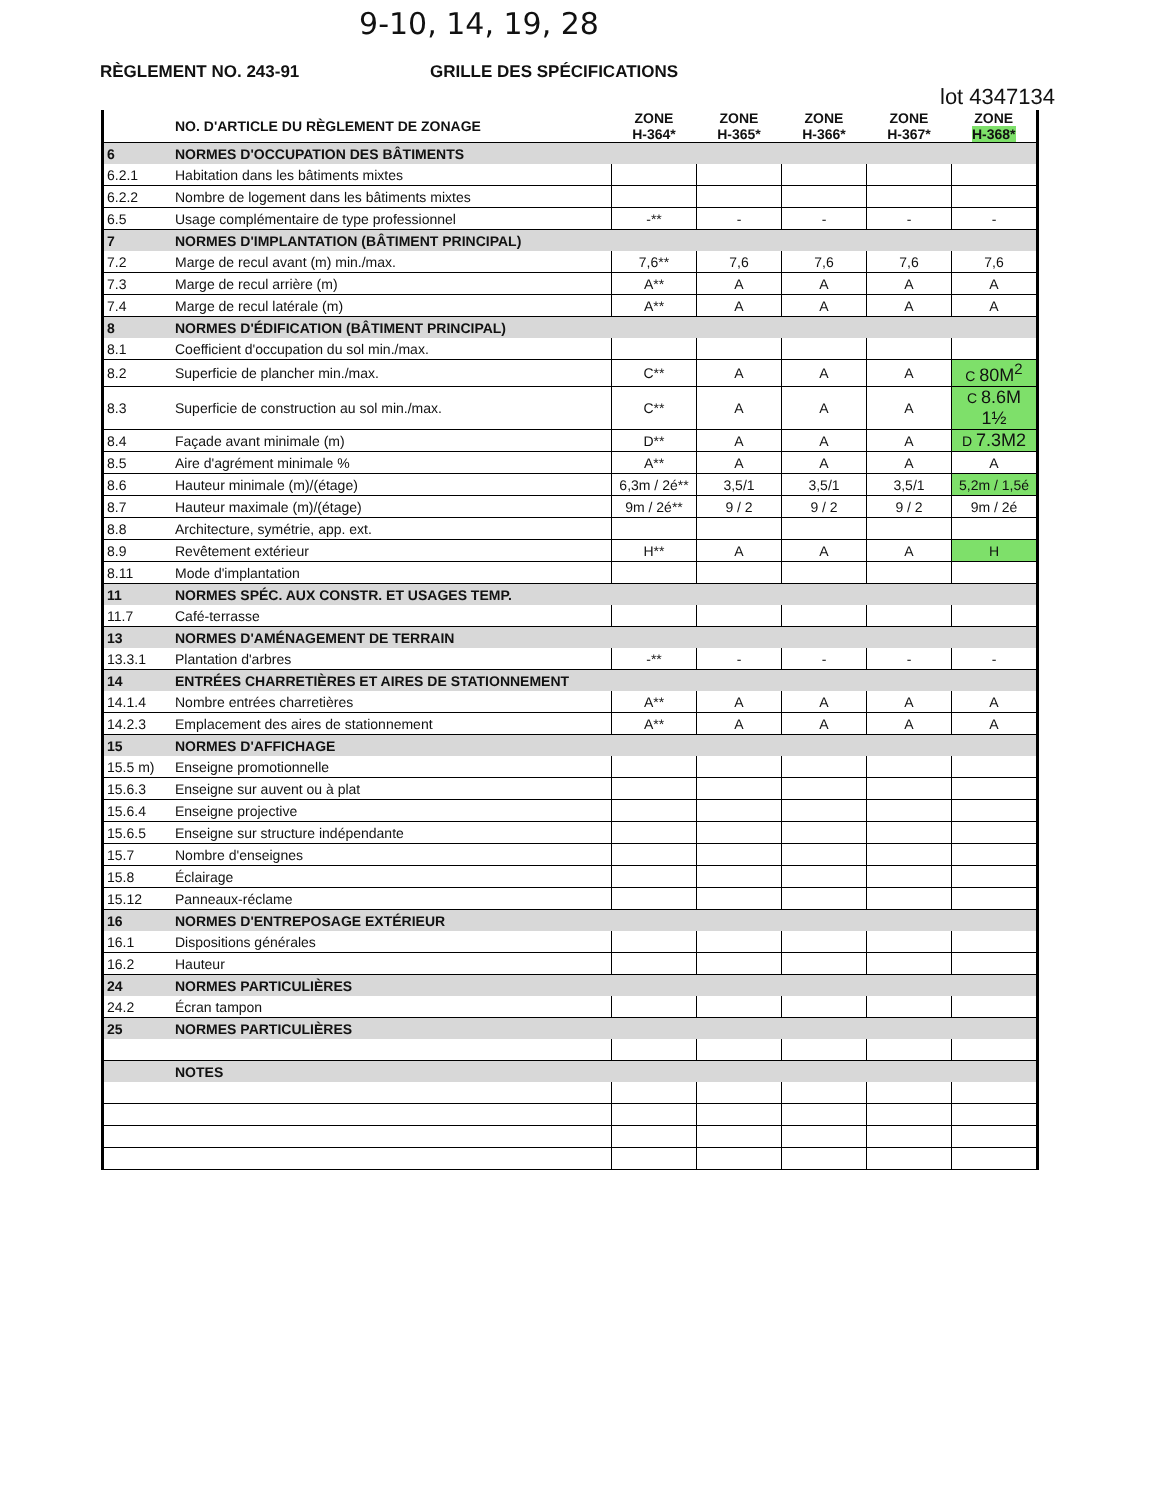9-10, 14, 19, 28
RÈGLEMENT NO. 243-91 GRILLE DES SPÉCIFICATIONS
lot 4347134
| | NO. D'ARTICLE DU RÈGLEMENT DE ZONAGE | ZONE H-364* | ZONE H-365* | ZONE H-366* | ZONE H-367* | ZONE H-368* |
| --- | --- | --- | --- | --- | --- | --- |
| 6 | NORMES D'OCCUPATION DES BÂTIMENTS | | | | | |
| 6.2.1 | Habitation dans les bâtiments mixtes | | | | | |
| 6.2.2 | Nombre de logement dans les bâtiments mixtes | | | | | |
| 6.5 | Usage complémentaire de type professionnel | -** | - | - | - | - |
| 7 | NORMES D'IMPLANTATION (BÂTIMENT PRINCIPAL) | | | | | |
| 7.2 | Marge de recul avant (m) min./max. | 7,6** | 7,6 | 7,6 | 7,6 | 7,6 |
| 7.3 | Marge de recul arrière (m) | A** | A | A | A | A |
| 7.4 | Marge de recul latérale (m) | A** | A | A | A | A |
| 8 | NORMES D'ÉDIFICATION (BÂTIMENT PRINCIPAL) | | | | | |
| 8.1 | Coefficient d'occupation du sol min./max. | | | | | |
| 8.2 | Superficie de plancher min./max. | C** | A | A | A | C 80M<sup>2</sup> |
| 8.3 | Superficie de construction au sol min./max. | C** | A | A | A | C 8.6M 1½ |
| 8.4 | Façade avant minimale (m) | D** | A | A | A | D 7.3M2 |
| 8.5 | Aire d'agrément minimale % | A** | A | A | A | A |
| 8.6 | Hauteur minimale (m)/(étage) | 6,3m / 2é** | 3,5/1 | 3,5/1 | 3,5/1 | 5,2m / 1,5é |
| 8.7 | Hauteur maximale (m)/(étage) | 9m / 2é** | 9 / 2 | 9 / 2 | 9 / 2 | 9m / 2é |
| 8.8 | Architecture, symétrie, app. ext. | | | | | |
| 8.9 | Revêtement extérieur | H** | A | A | A | H |
| 8.11 | Mode d'implantation | | | | | |
| 11 | NORMES SPÉC. AUX CONSTR. ET USAGES TEMP. | | | | | |
| 11.7 | Café-terrasse | | | | | |
| 13 | NORMES D'AMÉNAGEMENT DE TERRAIN | | | | | |
| 13.3.1 | Plantation d'arbres | -** | - | - | - | - |
| 14 | ENTRÉES CHARRETIÈRES ET AIRES DE STATIONNEMENT | | | | | |
| 14.1.4 | Nombre entrées charretières | A** | A | A | A | A |
| 14.2.3 | Emplacement des aires de stationnement | A** | A | A | A | A |
| 15 | NORMES D'AFFICHAGE | | | | | |
| 15.5 m) | Enseigne promotionnelle | | | | | |
| 15.6.3 | Enseigne sur auvent ou à plat | | | | | |
| 15.6.4 | Enseigne projective | | | | | |
| 15.6.5 | Enseigne sur structure indépendante | | | | | |
| 15.7 | Nombre d'enseignes | | | | | |
| 15.8 | Éclairage | | | | | |
| 15.12 | Panneaux-réclame | | | | | |
| 16 | NORMES D'ENTREPOSAGE EXTÉRIEUR | | | | | |
| 16.1 | Dispositions générales | | | | | |
| 16.2 | Hauteur | | | | | |
| 24 | NORMES PARTICULIÈRES | | | | | |
| 24.2 | Écran tampon | | | | | |
| 25 | NORMES PARTICULIÈRES | | | | | |
| | NOTES | | | | | |